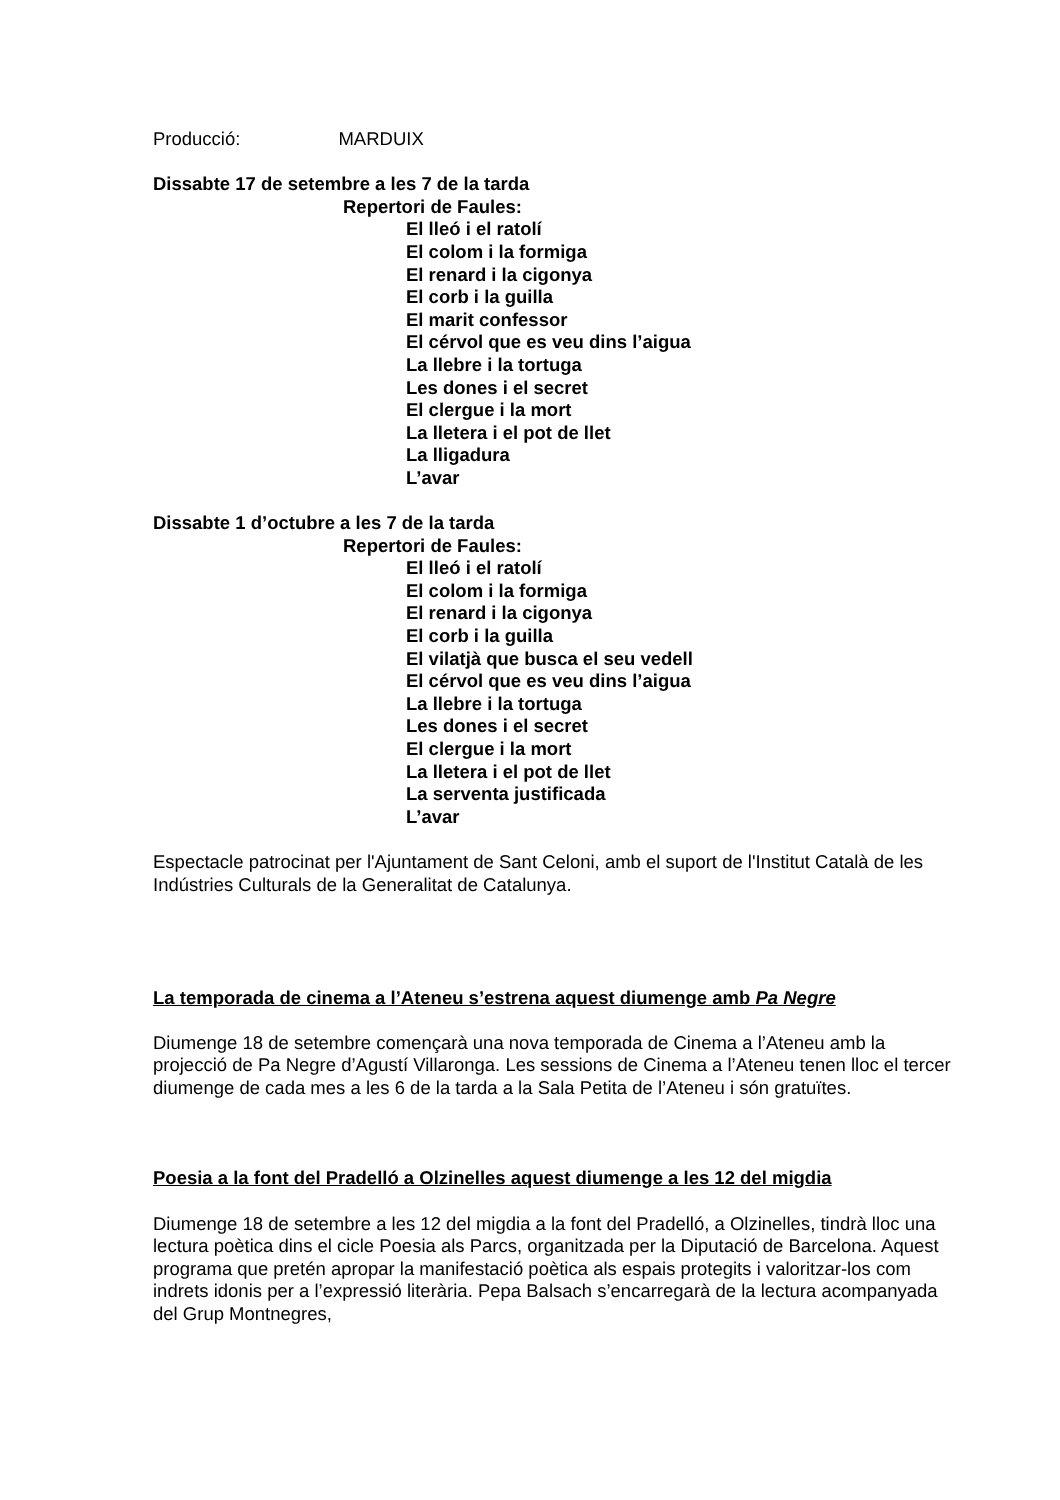Producció: MARDUIX
Dissabte 17 de setembre a les 7 de la tarda
Repertori de Faules:
El lleó i el ratolí
El colom i la formiga
El renard i la cigonya
El corb i la guilla
El marit confessor
El cérvol que es veu dins l’aigua
La llebre i la tortuga
Les dones i el secret
El clergue i la mort
La lletera i el pot de llet
La lligadura
L’avar
Dissabte 1 d’octubre a les 7 de la tarda
Repertori de Faules:
El lleó i el ratolí
El colom i la formiga
El renard i la cigonya
El corb i la guilla
El vilatjà que busca el seu vedell
El cérvol que es veu dins l’aigua
La llebre i la tortuga
Les dones i el secret
El clergue i la mort
La lletera i el pot de llet
La serventa justificada
L’avar
Espectacle patrocinat per l'Ajuntament de Sant Celoni, amb el suport de l'Institut Català de les Indústries Culturals de la Generalitat de Catalunya.
La temporada de cinema a l’Ateneu s’estrena aquest diumenge amb Pa Negre
Diumenge 18 de setembre començarà una nova temporada de Cinema a l’Ateneu amb la projecció de Pa Negre d’Agustí Villaronga. Les sessions de Cinema a l’Ateneu tenen lloc el tercer diumenge de cada mes a les 6 de la tarda a la Sala Petita de l’Ateneu i són gratuïtes.
Poesia a la font del Pradelló a Olzinelles aquest diumenge a les 12 del migdia
Diumenge 18 de setembre a les 12 del migdia a la font del Pradelló, a Olzinelles, tindrà lloc una lectura poètica dins el cicle Poesia als Parcs, organitzada per la Diputació de Barcelona. Aquest programa que pretén apropar la manifestació poètica als espais protegits i valoritzar-los com indrets idonis per a l’expressió literària. Pepa Balsach s’encarregarà de la lectura acompanyada del Grup Montnegres,